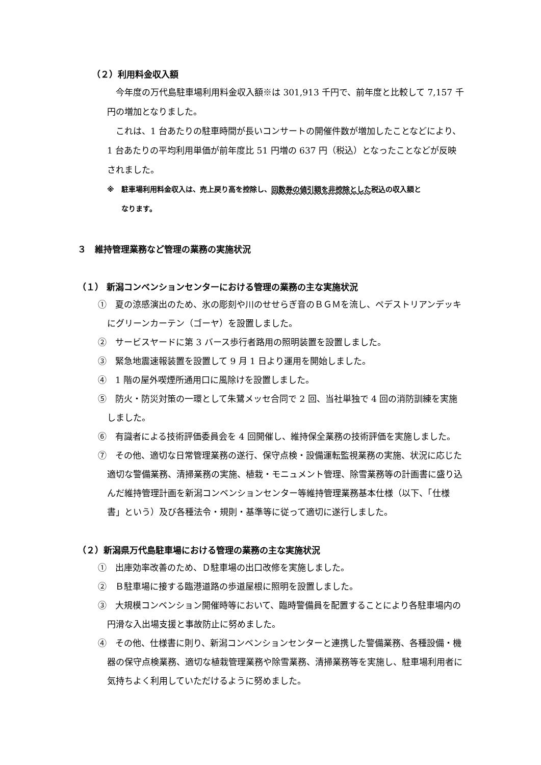（２）利用料金収入額
　今年度の万代島駐車場利用料金収入額※は 301,913 千円で、前年度と比較して 7,157 千円の増加となりました。
　これは、1 台あたりの駐車時間が長いコンサートの開催件数が増加したことなどにより、1 台あたりの平均利用単価が前年度比 51 円増の 637 円（税込）となったことなどが反映されました。
※　駐車場利用料金収入は、売上戻り高を控除し、回数券の値引額を非控除とした税込の収入額と
　　なります。
３　維持管理業務など管理の業務の実施状況
（１） 新潟コンベンションセンターにおける管理の業務の主な実施状況
①　夏の涼感演出のため、氷の彫刻や川のせせらぎ音のＢＧＭを流し、ペデストリアンデッキにグリーンカーテン（ゴーヤ）を設置しました。
②　サービスヤードに第 3 バース歩行者路用の照明装置を設置しました。
③　緊急地震速報装置を設置して 9 月 1 日より運用を開始しました。
④　1 階の屋外喫煙所通用口に風除けを設置しました。
⑤　防火・防災対策の一環として朱鷺メッセ合同で 2 回、当社単独で 4 回の消防訓練を実施しました。
⑥　有識者による技術評価委員会を 4 回開催し、維持保全業務の技術評価を実施しました。
⑦　その他、適切な日常管理業務の遂行、保守点検・設備運転監視業務の実施、状況に応じた適切な警備業務、清掃業務の実施、植栽・モニュメント管理、除雪業務等の計画書に盛り込んだ維持管理計画を新潟コンベンションセンター等維持管理業務基本仕様（以下、「仕様書」という）及び各種法令・規則・基準等に従って適切に遂行しました。
（２）新潟県万代島駐車場における管理の業務の主な実施状況
①　出庫効率改善のため、Ｄ駐車場の出口改修を実施しました。
②　Ｂ駐車場に接する臨港道路の歩道屋根に照明を設置しました。
③　大規模コンベンション開催時等において、臨時警備員を配置することにより各駐車場内の円滑な入出場支援と事故防止に努めました。
④　その他、仕様書に則り、新潟コンベンションセンターと連携した警備業務、各種設備・機器の保守点検業務、適切な植栽管理業務や除雪業務、清掃業務等を実施し、駐車場利用者に気持ちよく利用していただけるように努めました。